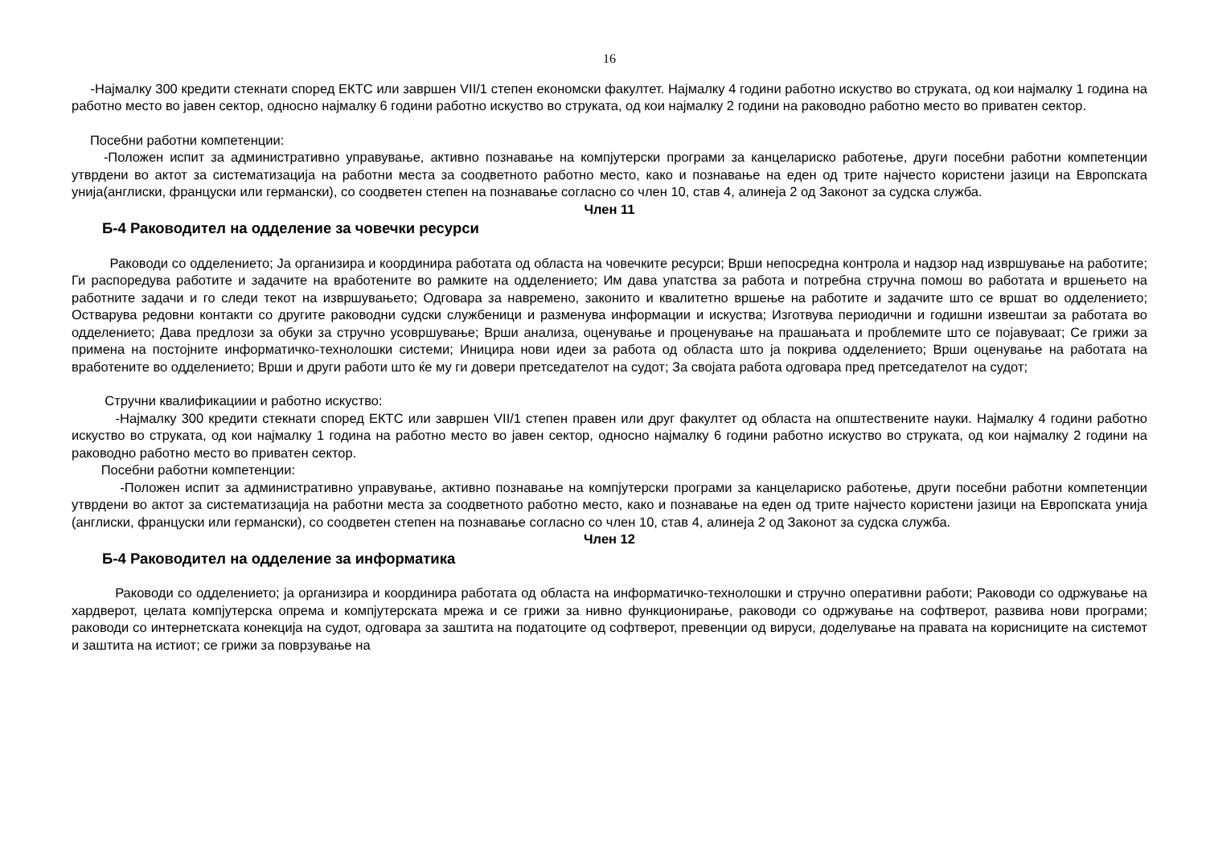16
-Најмалку 300 кредити стекнати според ЕКТС или завршен VII/1 степен економски факултет. Најмалку 4 години работно искуство во струката, од кои најмалку 1 година на работно место во јавен сектор, односно најмалку 6 години работно искуство во струката, од кои најмалку 2 години на раководно работно место во приватен сектор.
Посебни работни компетенции:
-Положен испит за административно управување, активно познавање на компјутерски програми за канцелариско работење, други посебни работни компетенции утврдени во актот за систематизација на работни места за соодветното работно место, како и познавање на еден од трите најчесто користени јазици на Европската унија(англиски, француски или германски), со соодветен степен на познавање согласно со член 10, став 4, алинеја 2 од Законот за судска служба.
Член 11
Б-4 Раководител на одделение за човечки ресурси
Раководи со одделението; Ја организира и координира работата од областа на човечките ресурси; Врши непосредна контрола и надзор над извршување на работите; Ги распоредува работите и задачите на вработените во рамките на одделението; Им дава упатства за работа и потребна стручна помош во работата и вршењето на работните задачи и го следи текот на извршувањето; Одговара за навремено, законито и квалитетно вршење на работите и задачите што се вршат во одделението; Остварува редовни контакти со другите раководни судски службеници и разменува информации и искуства; Изготвува периодични и годишни извештаи за работата во одделението; Дава предлози за обуки за стручно усовршување; Врши анализа, оценување и проценување на прашањата и проблемите што се појавуваат; Се грижи за примена на постојните информатичко-технолошки системи; Иницира нови идеи за работа од областа што ја покрива одделението; Врши оценување на работата на вработените во одделението; Врши и други работи што ќе му ги довери претседателот на судот; За својата работа одговара пред претседателот на судот;
Стручни квалификациии и работно искуство:
-Најмалку 300 кредити стекнати според ЕКТС или завршен VII/1 степен правен или друг факултет од областа на општествените науки. Најмалку 4 години работно искуство во струката, од кои најмалку 1 година на работно место во јавен сектор, односно најмалку 6 години работно искуство во струката, од кои најмалку 2 години на раководно работно место во приватен сектор.
Посебни работни компетенции:
-Положен испит за административно управување, активно познавање на компјутерски програми за канцелариско работење, други посебни работни компетенции утврдени во актот за систематизација на работни места за соодветното работно место, како и познавање на еден од трите најчесто користени јазици на Европската унија (англиски, француски или германски), со соодветен степен на познавање согласно со член 10, став 4, алинеја 2 од Законот за судска служба.
Член 12
Б-4 Раководител на одделение за информатика
Раководи со одделението; ја организира и координира работата од областа на информатичко-технолошки и стручно оперативни работи; Раководи со одржување на хардверот, целата компјутерска опрема и компјутерската мрежа и се грижи за нивно функционирање, раководи со одржување на софтверот, развива нови програми; раководи со интернетската конекција на судот, одговара за заштита на податоците од софтверот, превенции од вируси, доделување на правата на корисниците на системот и заштита на истиот; се грижи за поврзување на